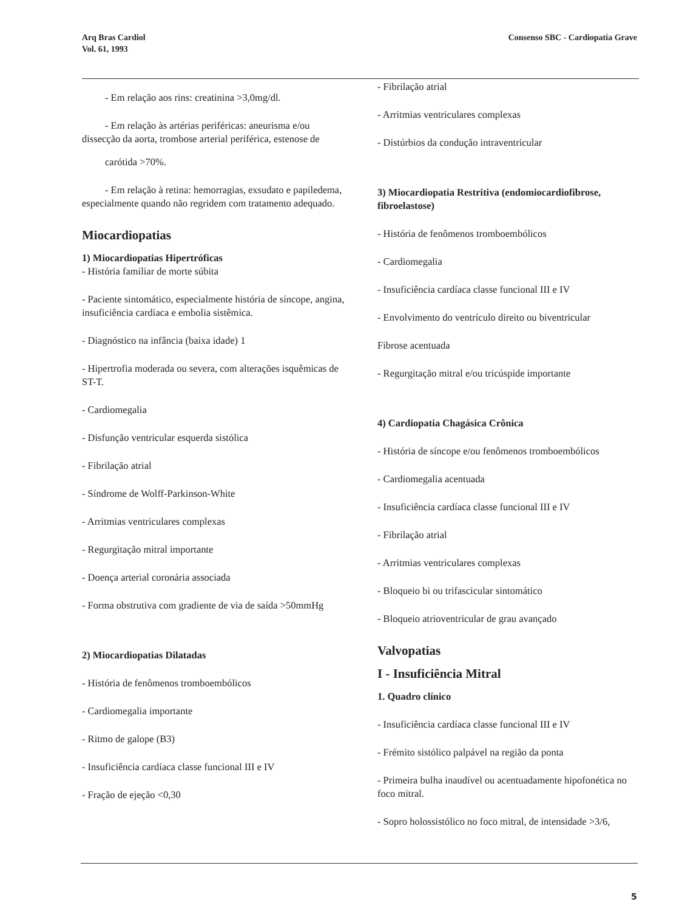Arq Bras Cardiol
Vol. 61, 1993
Consenso SBC - Cardiopatia Grave
- Em relação aos rins: creatinina >3,0mg/dl.
- Em relação às artérias periféricas: aneurisma e/ou dissecção da aorta, trombose arterial periférica, estenose de
carótida >70%.
- Em relação à retina: hemorragias, exsudato e papiledema, especialmente quando não regridem com tratamento adequado.
Miocardiopatias
1) Miocardiopatias Hipertróficas
- História familiar de morte súbita
- Paciente sintomático, especialmente história de síncope, angina, insuficiência cardíaca e embolia sistêmica.
- Diagnóstico na infância (baixa idade) 1
- Hipertrofia moderada ou severa, com alterações isquêmicas de ST-T.
- Cardiomegalia
- Disfunção ventricular esquerda sistólica
- Fibrilação atrial
- Síndrome de Wolff-Parkinson-White
- Arritmias ventriculares complexas
- Regurgitação mitral importante
- Doença arterial coronária associada
- Forma obstrutiva com gradiente de via de saída >50mmHg
2) Miocardiopatias Dilatadas
- História de fenômenos tromboembólicos
- Cardiomegalia importante
- Ritmo de galope (B3)
- Insuficiência cardíaca classe funcional III e IV
- Fração de ejeção <0,30
- Fibrilação atrial
- Arritmias ventriculares complexas
- Distúrbios da condução intraventricular
3) Miocardiopatia Restritiva (endomiocardiofibrose, fibroelastose)
- História de fenômenos tromboembólicos
- Cardiomegalia
- Insuficiência cardíaca classe funcional III e IV
- Envolvimento do ventrículo direito ou biventricular
Fibrose acentuada
- Regurgitação mitral e/ou tricúspide importante
4) Cardiopatia Chagásica Crônica
- História de síncope e/ou fenômenos tromboembólicos
- Cardiomegalia acentuada
- Insuficiência cardíaca classe funcional III e IV
- Fibrilação atrial
- Arritmias ventriculares complexas
- Bloqueio bi ou trifascicular sintomático
- Bloqueio atrioventricular de grau avançado
Valvopatias
I - Insuficiência Mitral
1. Quadro clínico
- Insuficiência cardíaca classe funcional III e IV
- Frémito sistólico palpável na região da ponta
- Primeira bulha inaudível ou acentuadamente hipofonética no foco mitral.
- Sopro holossistólico no foco mitral, de intensidade >3/6,
5